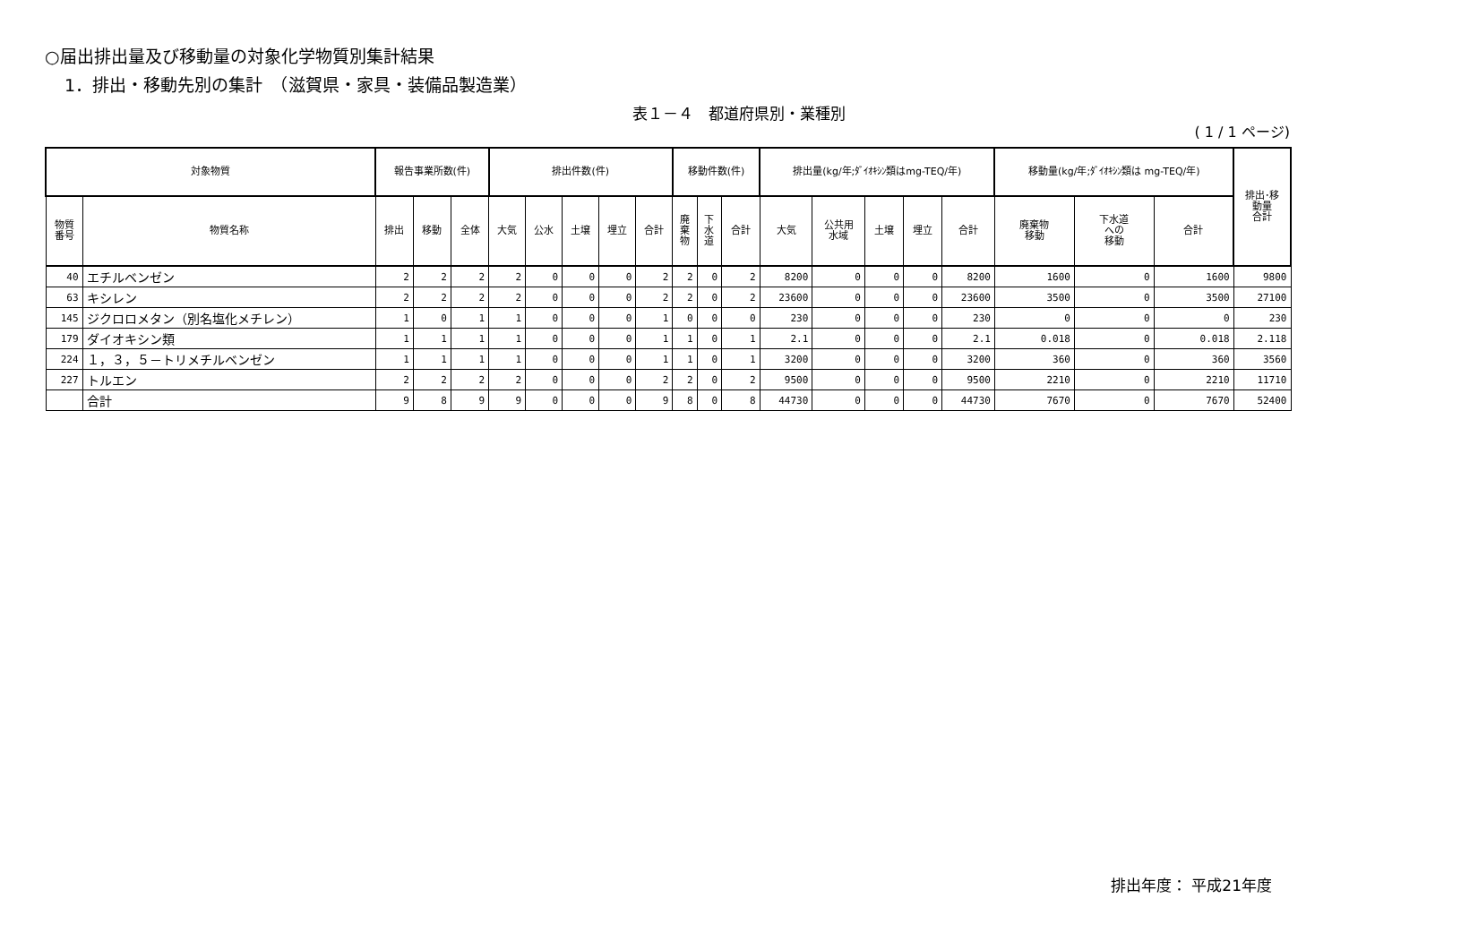○届出排出量及び移動量の対象化学物質別集計結果
1．排出・移動先別の集計　（滋賀県・家具・装備品製造業）
表１－４　都道府県別・業種別
( 1 / 1 ページ)
| 対象物質 | | 報告事業所数(件) | | | 排出件数(件) | | | | | 移動件数(件) | | | 排出量(kg/年;ﾀﾞｲｵｷｼﾝ類はmg-TEQ/年) | | | | | 移動量(kg/年;ﾀﾞｲｵｷｼﾝ類は mg-TEQ/年) | | | 排出･移 動量 合計 |
| --- | --- | --- | --- | --- | --- | --- | --- | --- | --- | --- | --- | --- | --- | --- | --- | --- | --- | --- | --- | --- | --- |
| 物質 番号 | 物質名称 | 排出 | 移動 | 全体 | 大気 | 公水 | 土壌 | 埋立 | 合計 | 廃 棄 物 | 下 水 道 | 合計 | 大気 | 公共用 水域 | 土壌 | 埋立 | 合計 | 廃棄物 移動 | 下水道 への 移動 | 合計 | |
| 40 | エチルベンゼン | 2 | 2 | 2 | 2 | 0 | 0 | 0 | 2 | 2 | 0 | 2 | 8200 | 0 | 0 | 0 | 8200 | 1600 | 0 | 1600 | 9800 |
| 63 | キシレン | 2 | 2 | 2 | 2 | 0 | 0 | 0 | 2 | 2 | 0 | 2 | 23600 | 0 | 0 | 0 | 23600 | 3500 | 0 | 3500 | 27100 |
| 145 | ジクロロメタン（別名塩化メチレン） | 1 | 0 | 1 | 1 | 0 | 0 | 0 | 1 | 0 | 0 | 0 | 230 | 0 | 0 | 0 | 230 | 0 | 0 | 0 | 230 |
| 179 | ダイオキシン類 | 1 | 1 | 1 | 1 | 0 | 0 | 0 | 1 | 1 | 0 | 1 | 2.1 | 0 | 0 | 0 | 2.1 | 0.018 | 0 | 0.018 | 2.118 |
| 224 | １，３，５－トリメチルベンゼン | 1 | 1 | 1 | 1 | 0 | 0 | 0 | 1 | 1 | 0 | 1 | 3200 | 0 | 0 | 0 | 3200 | 360 | 0 | 360 | 3560 |
| 227 | トルエン | 2 | 2 | 2 | 2 | 0 | 0 | 0 | 2 | 2 | 0 | 2 | 9500 | 0 | 0 | 0 | 9500 | 2210 | 0 | 2210 | 11710 |
| | 合計 | 9 | 8 | 9 | 9 | 0 | 0 | 0 | 9 | 8 | 0 | 8 | 44730 | 0 | 0 | 0 | 44730 | 7670 | 0 | 7670 | 52400 |
排出年度： 平成21年度